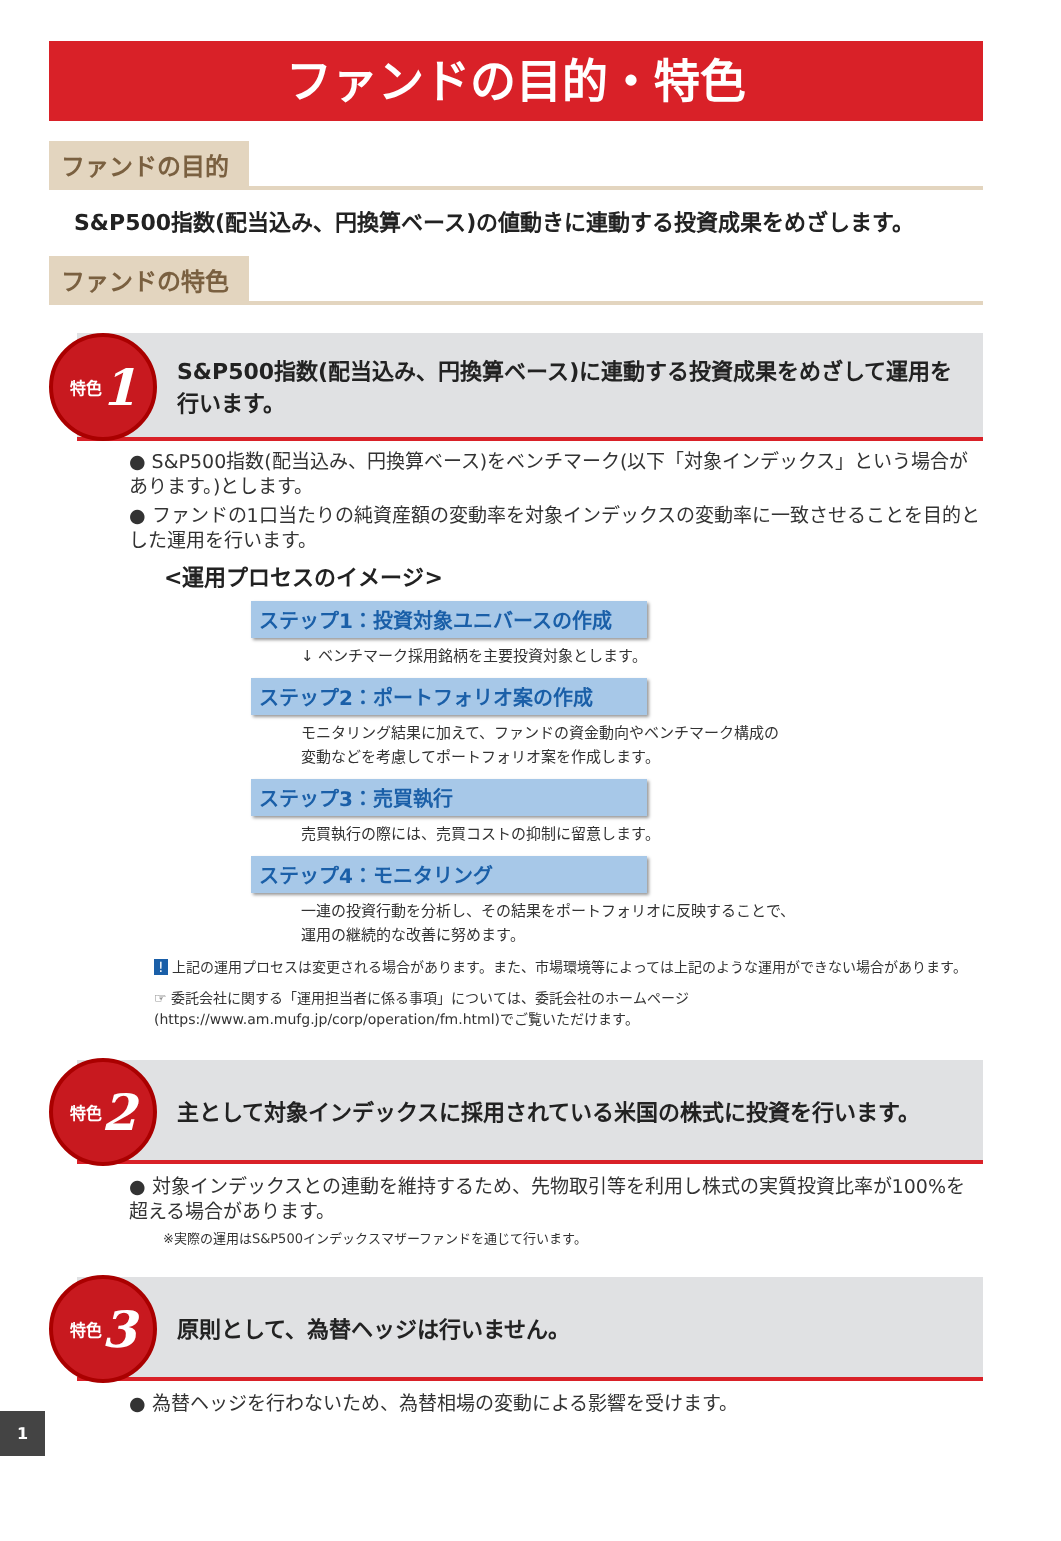ファンドの目的・特色
ファンドの目的
S&P500指数(配当込み、円換算ベース)の値動きに連動する投資成果をめざします。
ファンドの特色
特色 1
S&P500指数(配当込み、円換算ベース)に連動する投資成果をめざして運用を行います。
● S&P500指数(配当込み、円換算ベース)をベンチマーク(以下「対象インデックス」という場合があります。)とします。
● ファンドの1口当たりの純資産額の変動率を対象インデックスの変動率に一致させることを目的とした運用を行います。
<運用プロセスのイメージ>
ステップ1：投資対象ユニバースの作成
↓ ベンチマーク採用銘柄を主要投資対象とします。
ステップ2：ポートフォリオ案の作成
モニタリング結果に加えて、ファンドの資金動向やベンチマーク構成の
変動などを考慮してポートフォリオ案を作成します。
ステップ3：売買執行
売買執行の際には、売買コストの抑制に留意します。
ステップ4：モニタリング
一連の投資行動を分析し、その結果をポートフォリオに反映することで、
運用の継続的な改善に努めます。
! 上記の運用プロセスは変更される場合があります。また、市場環境等によっては上記のような運用ができない場合があります。
☞ 委託会社に関する「運用担当者に係る事項」については、委託会社のホームページ(https://www.am.mufg.jp/corp/operation/fm.html)でご覧いただけます。
特色 2
主として対象インデックスに採用されている米国の株式に投資を行います。
● 対象インデックスとの連動を維持するため、先物取引等を利用し株式の実質投資比率が100%を超える場合があります。
※実際の運用はS&P500インデックスマザーファンドを通じて行います。
特色 3
原則として、為替ヘッジは行いません。
● 為替ヘッジを行わないため、為替相場の変動による影響を受けます。
1